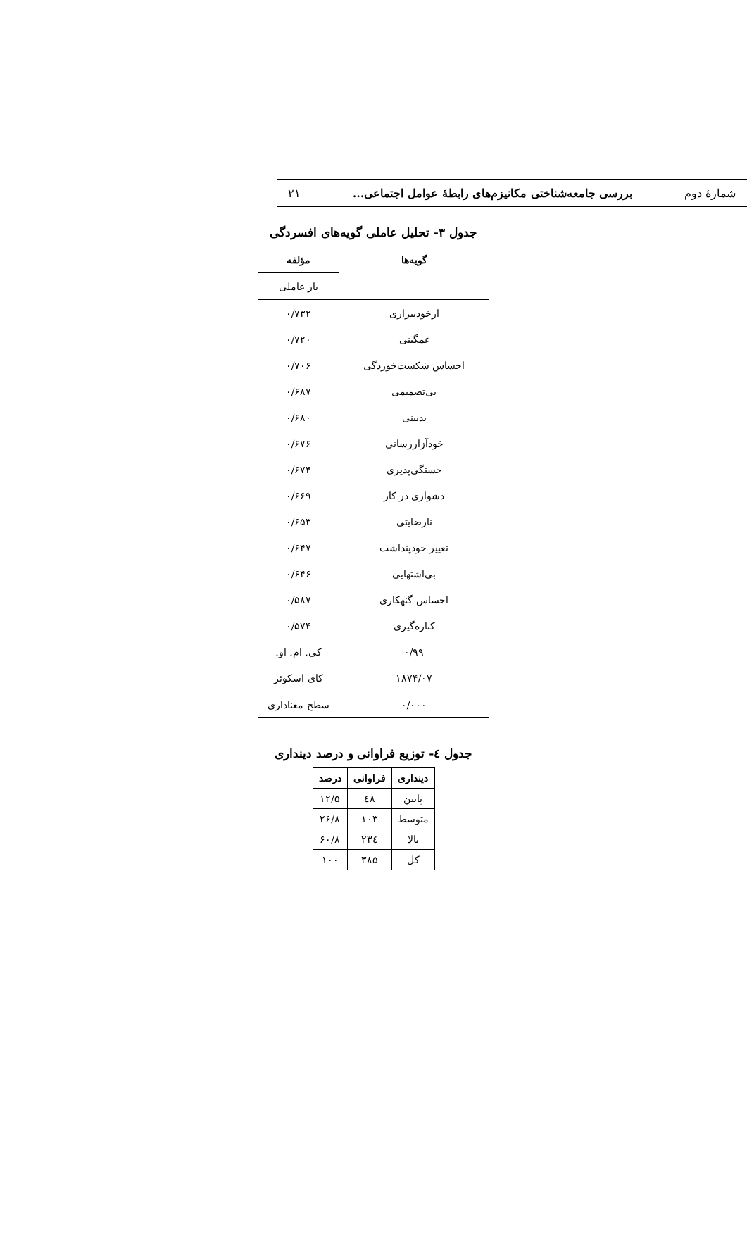شمارهٔ دوم بررسی جامعه‌شناختی مکانیزم‌های رابطهٔ عوامل اجتماعی... ۲۱
جدول ۳- تحلیل عاملی گویه‌های افسردگی
| گویه‌ها | مؤلفه |
| --- | --- |
| | بار عاملی |
| ازخودبیزاری | ۰/۷۳۲ |
| غمگینی | ۰/۷۲۰ |
| احساس شکست‌خوردگی | ۰/۷۰۶ |
| بی‌تصمیمی | ۰/۶۸۷ |
| بدبینی | ۰/۶۸۰ |
| خودآزاررسانی | ۰/۶۷۶ |
| خستگی‌پذیری | ۰/۶۷۴ |
| دشواری در کار | ۰/۶۶۹ |
| نارضایتی | ۰/۶۵۳ |
| تغییر خودپنداشت | ۰/۶۴۷ |
| بی‌اشتهایی | ۰/۶۴۶ |
| احساس گنهکاری | ۰/۵۸۷ |
| کناره‌گیری | ۰/۵۷۴ |
| ۰/۹۹ | کی. ام. او. |
| ۱۸۷۴/۰۷ | کای اسکوئر |
| ۰/۰۰۰ | سطح معناداری |
جدول ٤- توزیع فراوانی و درصد دینداری
| دینداری | فراوانی | درصد |
| --- | --- | --- |
| پایین | ٤۸ | ۱۲/۵ |
| متوسط | ۱۰۳ | ۲۶/۸ |
| بالا | ۲۳٤ | ۶۰/۸ |
| کل | ۳۸۵ | ۱۰۰ |